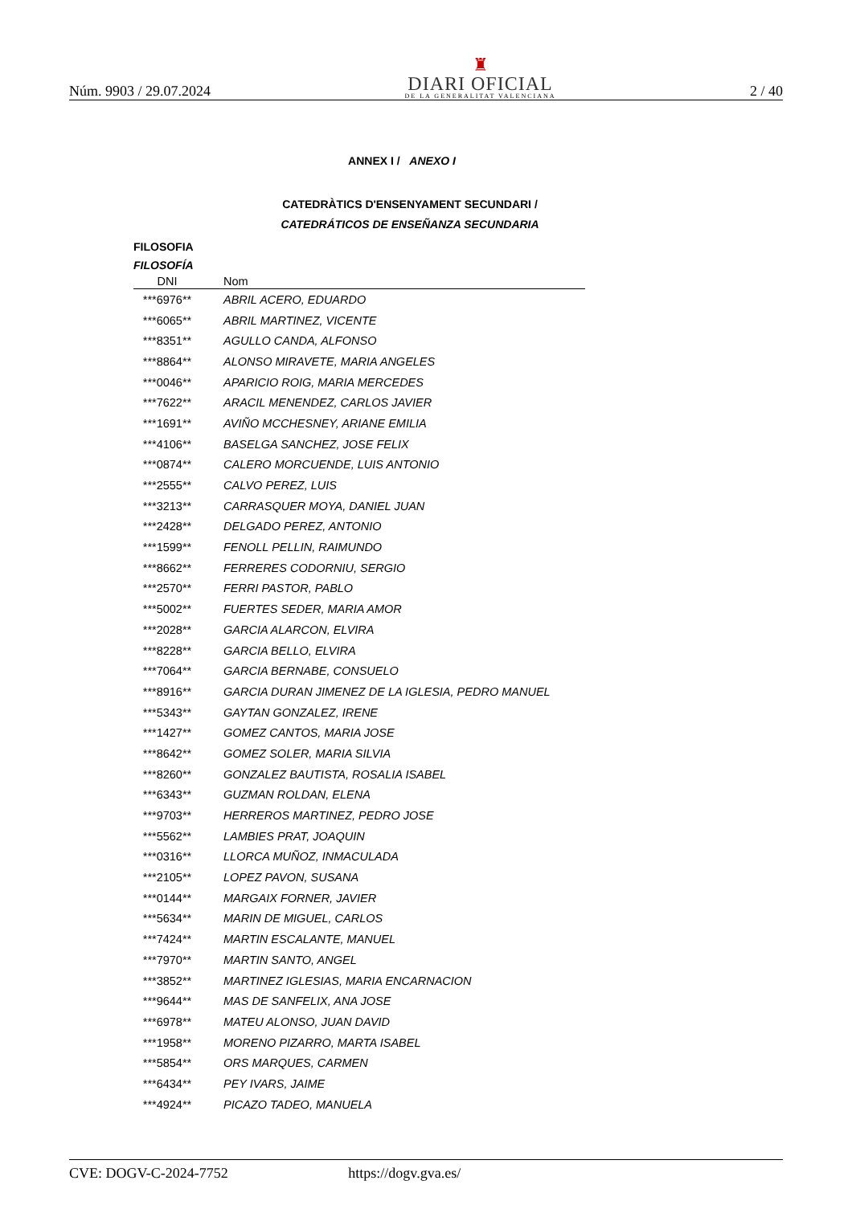Núm. 9903 / 29.07.2024
♜
DIARI OFICIAL
DE LA GENERALITAT VALENCIANA
2 / 40
ANNEX I / ANEXO I
CATEDRÀTICS D'ENSENYAMENT SECUNDARI /
CATEDRÁTICOS DE ENSEÑANZA SECUNDARIA
FILOSOFIA
FILOSOFÍA
| DNI | Nom |
| --- | --- |
| ***6976** | ABRIL ACERO, EDUARDO |
| ***6065** | ABRIL MARTINEZ, VICENTE |
| ***8351** | AGULLO CANDA, ALFONSO |
| ***8864** | ALONSO MIRAVETE, MARIA ANGELES |
| ***0046** | APARICIO ROIG, MARIA MERCEDES |
| ***7622** | ARACIL MENENDEZ, CARLOS JAVIER |
| ***1691** | AVIÑO MCCHESNEY, ARIANE EMILIA |
| ***4106** | BASELGA SANCHEZ, JOSE FELIX |
| ***0874** | CALERO MORCUENDE, LUIS ANTONIO |
| ***2555** | CALVO PEREZ, LUIS |
| ***3213** | CARRASQUER MOYA, DANIEL JUAN |
| ***2428** | DELGADO PEREZ, ANTONIO |
| ***1599** | FENOLL PELLIN, RAIMUNDO |
| ***8662** | FERRERES CODORNIU, SERGIO |
| ***2570** | FERRI PASTOR, PABLO |
| ***5002** | FUERTES SEDER, MARIA AMOR |
| ***2028** | GARCIA ALARCON, ELVIRA |
| ***8228** | GARCIA BELLO, ELVIRA |
| ***7064** | GARCIA BERNABE, CONSUELO |
| ***8916** | GARCIA DURAN JIMENEZ DE LA IGLESIA, PEDRO MANUEL |
| ***5343** | GAYTAN GONZALEZ, IRENE |
| ***1427** | GOMEZ CANTOS, MARIA JOSE |
| ***8642** | GOMEZ SOLER, MARIA SILVIA |
| ***8260** | GONZALEZ BAUTISTA, ROSALIA ISABEL |
| ***6343** | GUZMAN ROLDAN, ELENA |
| ***9703** | HERREROS MARTINEZ, PEDRO JOSE |
| ***5562** | LAMBIES PRAT, JOAQUIN |
| ***0316** | LLORCA MUÑOZ, INMACULADA |
| ***2105** | LOPEZ PAVON, SUSANA |
| ***0144** | MARGAIX FORNER, JAVIER |
| ***5634** | MARIN DE MIGUEL, CARLOS |
| ***7424** | MARTIN ESCALANTE, MANUEL |
| ***7970** | MARTIN SANTO, ANGEL |
| ***3852** | MARTINEZ IGLESIAS, MARIA ENCARNACION |
| ***9644** | MAS DE SANFELIX, ANA JOSE |
| ***6978** | MATEU ALONSO, JUAN DAVID |
| ***1958** | MORENO PIZARRO, MARTA ISABEL |
| ***5854** | ORS MARQUES, CARMEN |
| ***6434** | PEY IVARS, JAIME |
| ***4924** | PICAZO TADEO, MANUELA |
CVE: DOGV-C-2024-7752 https://dogv.gva.es/